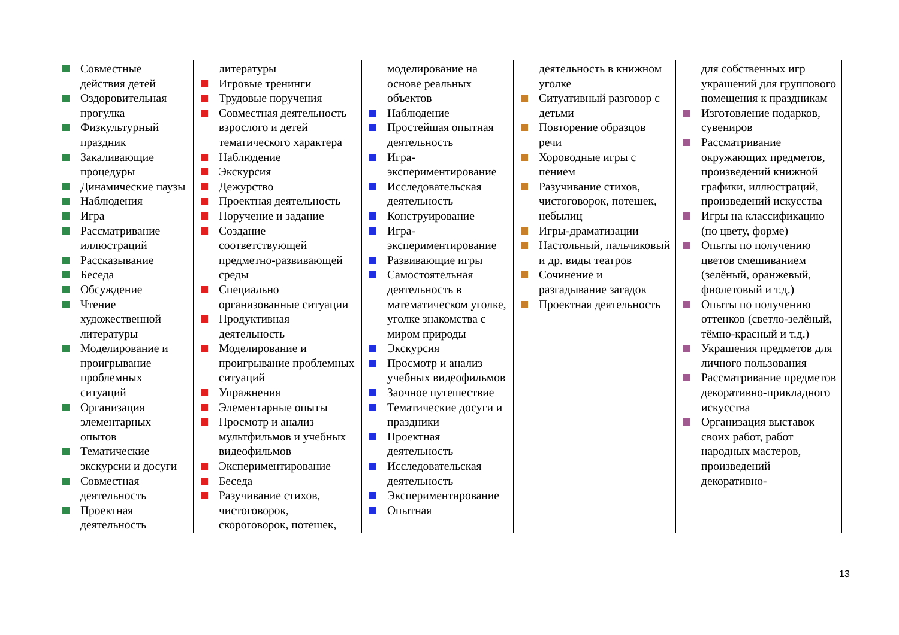| Совместные действия детей Оздоровительная прогулка Физкультурный праздник Закаливающие процедуры Динамические паузы Наблюдения Игра Рассматривание иллюстраций Рассказывание Беседа Обсуждение Чтение художественной литературы Моделирование и проигрывание проблемных ситуаций Организация элементарных опытов Тематические экскурсии и досуги Совместная деятельность Проектная деятельность | литературы Игровые тренинги Трудовые поручения Совместная деятельность взрослого и детей тематического характера Наблюдение Экскурсия Дежурство Проектная деятельность Поручение и задание Создание соответствующей предметно-развивающей среды Специально организованные ситуации Продуктивная деятельность Моделирование и проигрывание проблемных ситуаций Упражнения Элементарные опыты Просмотр и анализ мультфильмов и учебных видеофильмов Экспериментирование Беседа Разучивание стихов, чистоговорок, скороговорок, потешек, | моделирование на основе реальных объектов Наблюдение Простейшая опытная деятельность Игра-экспериментирование Исследовательская деятельность Конструирование Игра-экспериментирование Развивающие игры Самостоятельная деятельность в математическом уголке, уголке знакомства с миром природы Экскурсия Просмотр и анализ учебных видеофильмов Заочное путешествие Тематические досуги и праздники Проектная деятельность Исследовательская деятельность Экспериментирование Опытная | деятельность в книжном уголке Ситуативный разговор с детьми Повторение образцов речи Хороводные игры с пением Разучивание стихов, чистоговорок, потешек, небылиц Игры-драматизации Настольный, пальчиковый и др. виды театров Сочинение и разгадывание загадок Проектная деятельность | для собственных игр украшений для группового помещения к праздникам Изготовление подарков, сувениров Рассматривание окружающих предметов, произведений книжной графики, иллюстраций, произведений искусства Игры на классификацию (по цвету, форме) Опыты по получению цветов смешиванием (зелёный, оранжевый, фиолетовый и т.д.) Опыты по получению оттенков (светло-зелёный, тёмно-красный и т.д.) Украшения предметов для личного пользования Рассматривание предметов декоративно-прикладного искусства Организация выставок своих работ, работ народных мастеров, произведений декоративно- |
13